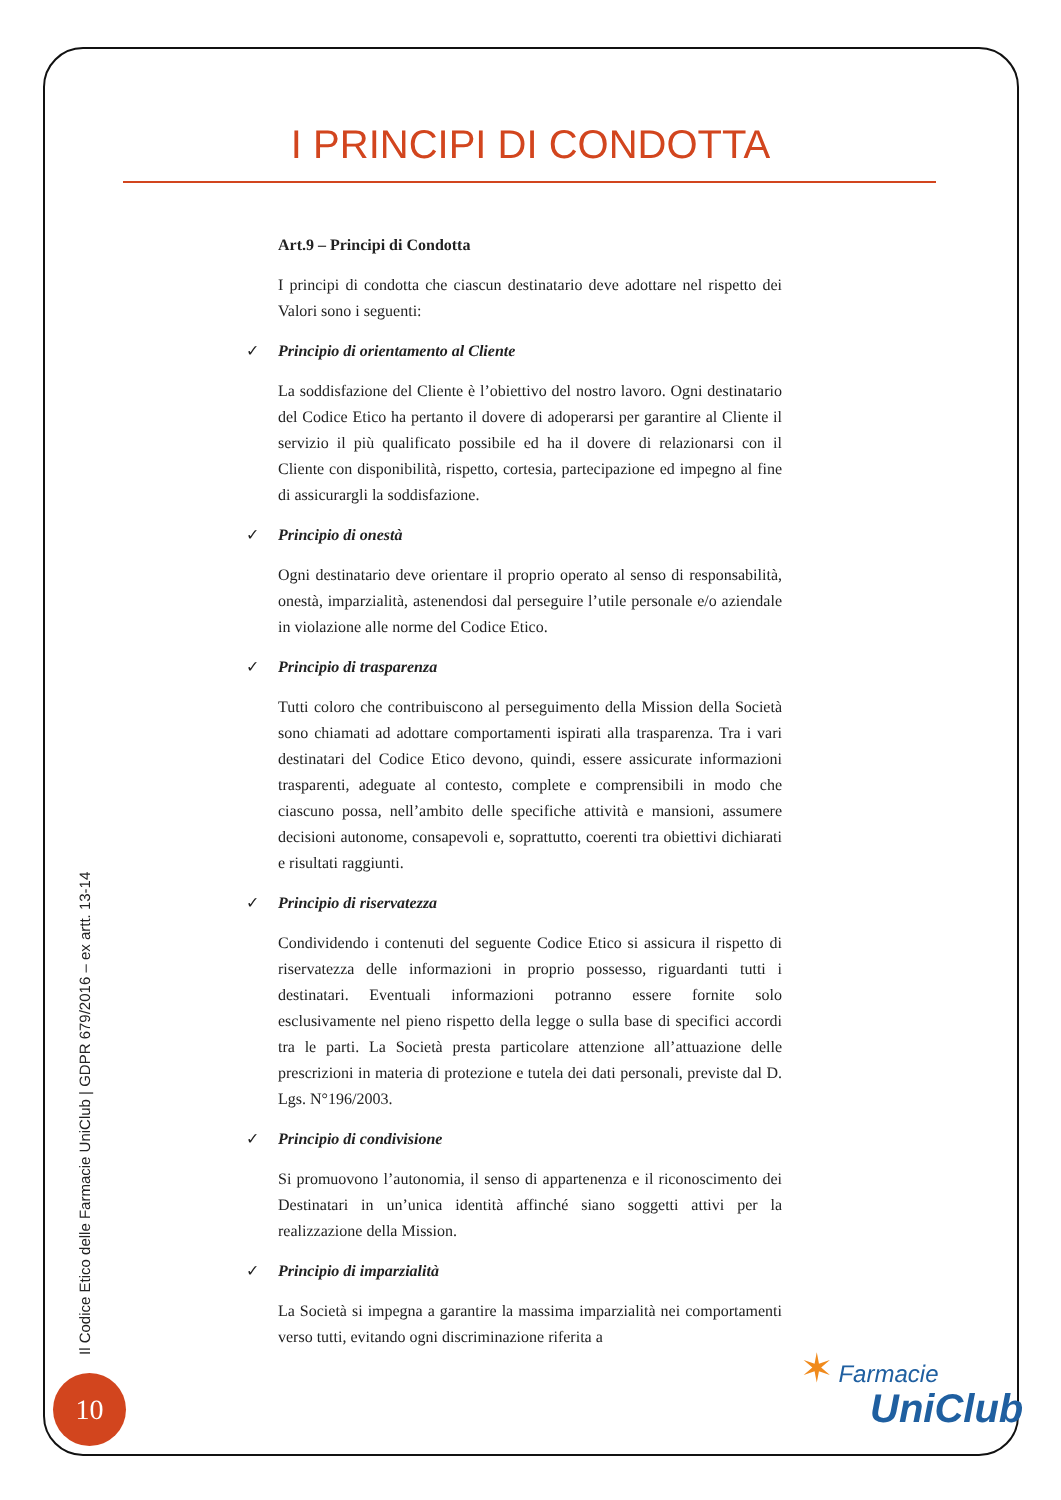I PRINCIPI DI CONDOTTA
Art.9 – Principi di Condotta
I principi di condotta che ciascun destinatario deve adottare nel rispetto dei Valori sono i seguenti:
✓ Principio di orientamento al Cliente
La soddisfazione del Cliente è l’obiettivo del nostro lavoro. Ogni destinatario del Codice Etico ha pertanto il dovere di adoperarsi per garantire al Cliente il servizio il più qualificato possibile ed ha il dovere di relazionarsi con il Cliente con disponibilità, rispetto, cortesia, partecipazione ed impegno al fine di assicurargli la soddisfazione.
✓ Principio di onestà
Ogni destinatario deve orientare il proprio operato al senso di responsabilità, onestà, imparzialità, astenendosi dal perseguire l’utile personale e/o aziendale in violazione alle norme del Codice Etico.
✓ Principio di trasparenza
Tutti coloro che contribuiscono al perseguimento della Mission della Società sono chiamati ad adottare comportamenti ispirati alla trasparenza. Tra i vari destinatari del Codice Etico devono, quindi, essere assicurate informazioni trasparenti, adeguate al contesto, complete e comprensibili in modo che ciascuno possa, nell’ambito delle specifiche attività e mansioni, assumere decisioni autonome, consapevoli e, soprattutto, coerenti tra obiettivi dichiarati e risultati raggiunti.
✓ Principio di riservatezza
Condividendo i contenuti del seguente Codice Etico si assicura il rispetto di riservatezza delle informazioni in proprio possesso, riguardanti tutti i destinatari. Eventuali informazioni potranno essere fornite solo esclusivamente nel pieno rispetto della legge o sulla base di specifici accordi tra le parti. La Società presta particolare attenzione all’attuazione delle prescrizioni in materia di protezione e tutela dei dati personali, previste dal D. Lgs. N°196/2003.
✓ Principio di condivisione
Si promuovono l’autonomia, il senso di appartenenza e il riconoscimento dei Destinatari in un’unica identità affinché siano soggetti attivi per la realizzazione della Mission.
✓ Principio di imparzialità
La Società si impegna a garantire la massima imparzialità nei comportamenti verso tutti, evitando ogni discriminazione riferita a
Il Codice Etico delle Farmacie UniClub | GDPR 679/2016 – ex artt. 13-14
10
✶ Farmacie
UniClub